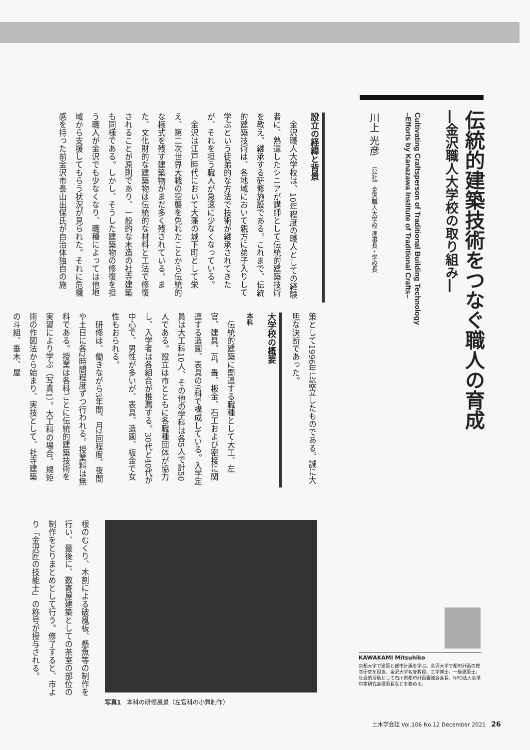伝統的建築技術をつなぐ職人の育成
―金沢職人大学校の取り組み―
Cultivating Craftsperson of Traditional Building Technology
–Efforts by Kanazawa Institute of Traditional Crafts–
川上 光彦　（公社）金沢職人大学校 理事長・学校長
設立の経緯と背景
　金沢職人大学校は、10年程度の職人としての経験者に、熟達したシニアが講師として伝統的建築技術を教え、継承する研修施設である。これまで、伝統的建築技術は、各地域において親方に弟子入りして学ぶという徒弟的な方法で技術が継承されてきたが、それを担う職人が急速に少なくなっている。
　金沢は江戸時代において大藩の城下町として栄え、第二次世界大戦の空襲を免れたことから伝統的な様式を残す建築物がまだ多く残されている。また、文化財的な建築物は伝統的な材料と工法で修復されることが原則であり、一般的な木造の社寺建築も同様である。しかし、そうした建築物の修復を担う職人が金沢でも少なくなり、職種によっては他地域から支援してもらう状況が見られた。それに危機感を持った前金沢市長山出保氏が自治体独自の施
策として1996年に設立したものである。誠に大胆な決断であった。
大学校の概要
本科
　伝統的建築に関連する職種として大工、左官、建具、瓦、畳、板金、石工および密接に関連する造園、表具の9科で構成している。入学定員は大工科10人、その他の学科は各5人で計50人である。設立は市とともに各職種団体が協力し、入学者は各組合が推薦する。30代と40代が中心で、男性が多いが、表具、造園、板金で女性もおられる。
　研修は、働きながら3年間、月2回程度、夜間や土日に各2時間程度ずつ行われる。授業料は無料である。授業は各科ごとに伝統的建築技術を実習により学ぶ（写真1）。大工科の場合、規矩術の作図法から始まり、実技として、社寺建築の斗組、垂木、屋
根のむくり、木割による破風板、懸魚等の制作を行い、最後に、数寄屋建築としての茶室の部位の制作をとりまとめとして行う。修了すると、市より「金沢匠の技能士」の称号が授与される。
写真1　本科の研修風景（左官科の小舞制作）
KAWAKAMI Mitsuhiko
京都大学で建築と都市計画を学ぶ。金沢大学で都市計画の教育研究を担当。金沢大学名誉教授、工学博士、一級建築士。社会的活動として石川県都市計画審議会会長、NPO法人金澤町家研究会理事長などを務める。
土木学会誌 Vol.106 No.12 December 2021　26